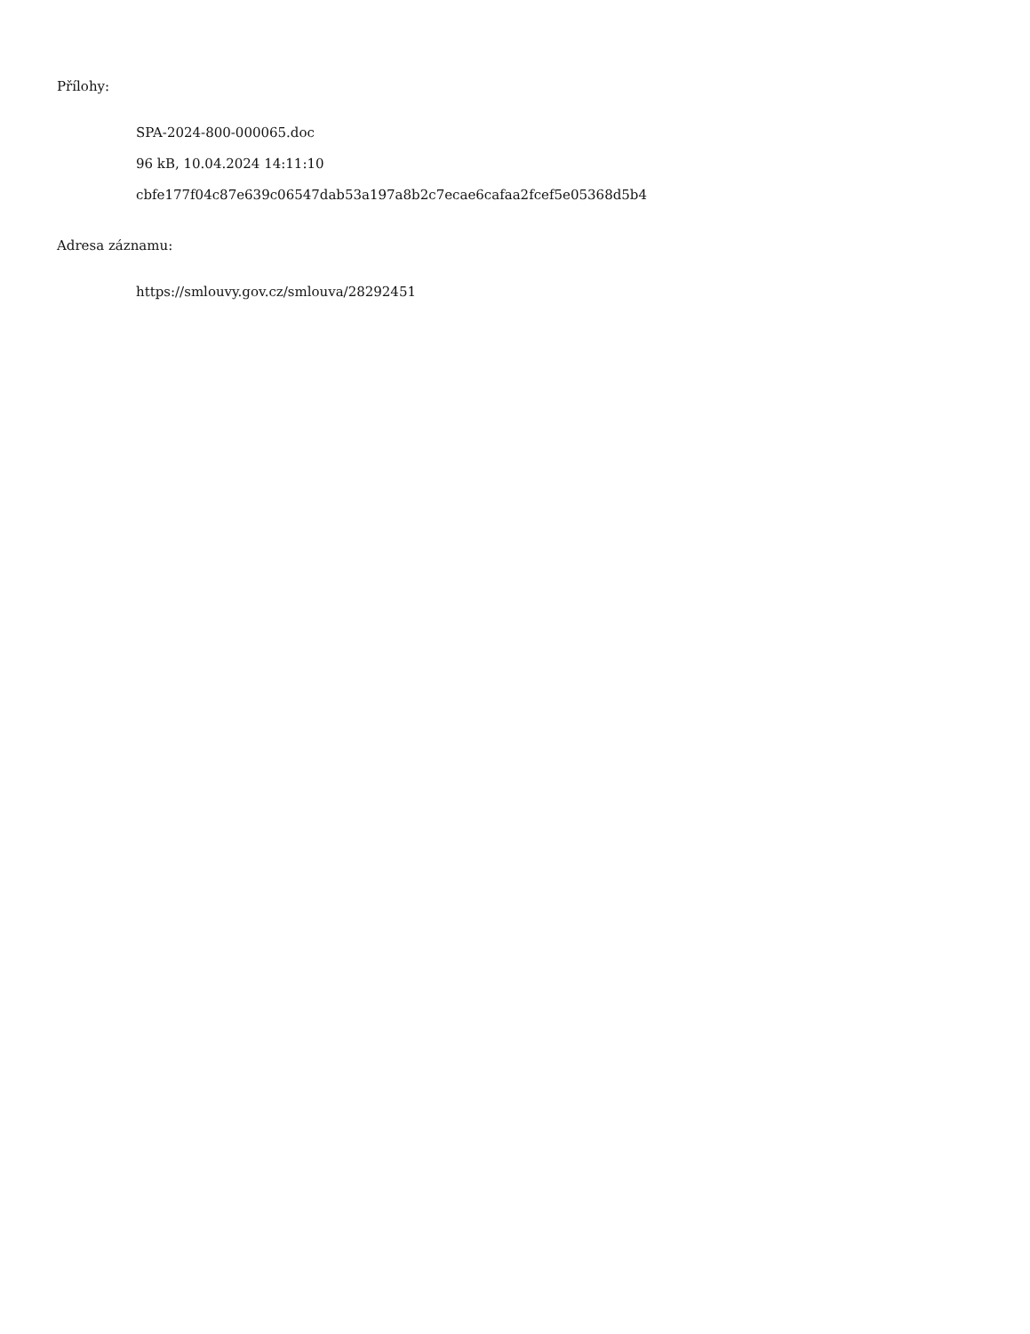Přílohy:
SPA-2024-800-000065.doc
96 kB, 10.04.2024 14:11:10
cbfe177f04c87e639c06547dab53a197a8b2c7ecae6cafaa2fcef5e05368d5b4
Adresa záznamu:
https://smlouvy.gov.cz/smlouva/28292451